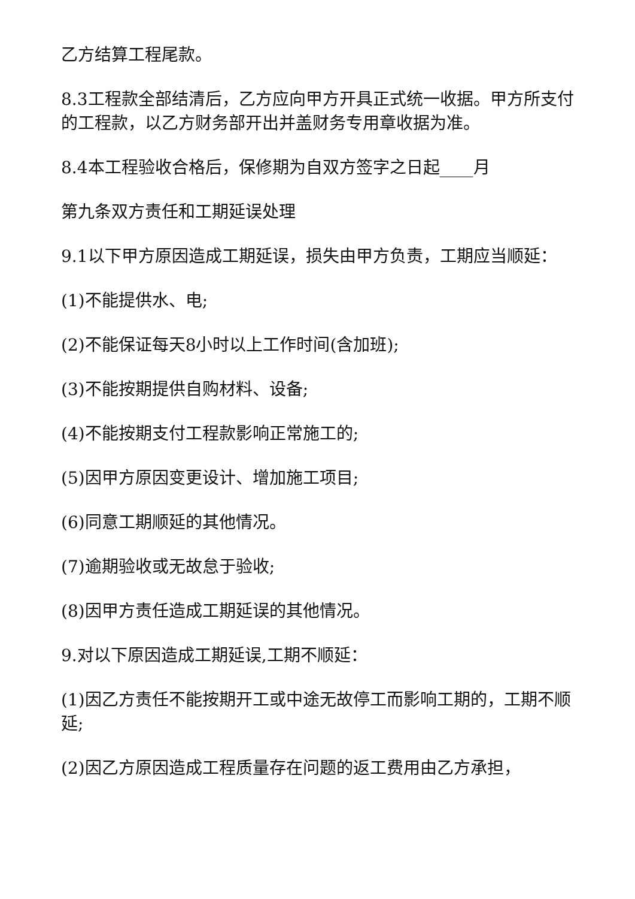乙方结算工程尾款。
8.3工程款全部结清后，乙方应向甲方开具正式统一收据。甲方所支付的工程款，以乙方财务部开出并盖财务专用章收据为准。
8.4本工程验收合格后，保修期为自双方签字之日起____月
第九条双方责任和工期延误处理
9.1以下甲方原因造成工期延误，损失由甲方负责，工期应当顺延：
(1)不能提供水、电;
(2)不能保证每天8小时以上工作时间(含加班);
(3)不能按期提供自购材料、设备;
(4)不能按期支付工程款影响正常施工的;
(5)因甲方原因变更设计、增加施工项目;
(6)同意工期顺延的其他情况。
(7)逾期验收或无故怠于验收;
(8)因甲方责任造成工期延误的其他情况。
9.对以下原因造成工期延误,工期不顺延：
(1)因乙方责任不能按期开工或中途无故停工而影响工期的，工期不顺延;
(2)因乙方原因造成工程质量存在问题的返工费用由乙方承担，